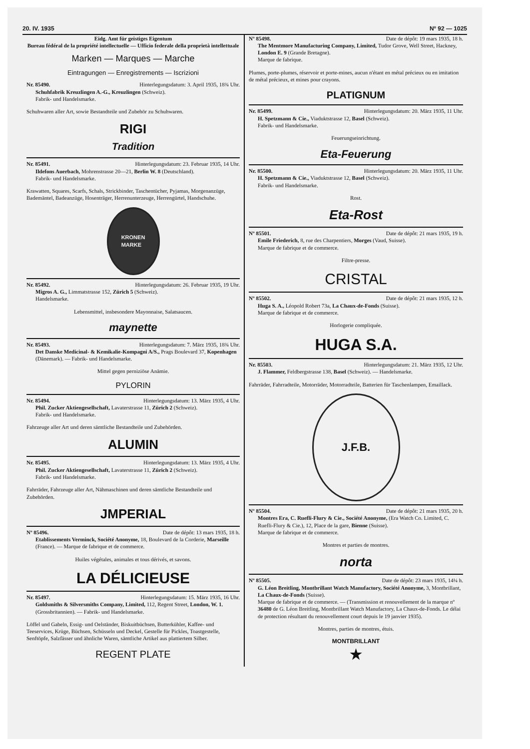20. IV. 1935 Nº 92 — 1025
Eidg. Amt für geistiges Eigentum
Bureau fédéral de la propriété intellectuelle — Ufficio federale della proprietà intellettuale
Marken — Marques — Marche
Eintragungen — Enregistrements — Iscrizioni
Nr. 85490. Hinterlegungsdatum: 3. April 1935, 18¾ Uhr.
Schuhfabrik Kreuzlingen A.-G., Kreuzlingen (Schweiz).
Fabrik- und Handelsmarke.
Schuhwaren aller Art, sowie Bestandteile und Zubehör zu Schuhwaren.
RIGI
Tradition
Nr. 85491. Hinterlegungsdatum: 23. Februar 1935, 14 Uhr.
Ildefons Auerbach, Mohrenstrasse 20—21, Berlin W. 8 (Deutschland).
Fabrik- und Handelsmarke.
Krawatten, Squares, Scarfs, Schals, Strickbinder, Taschentücher, Pyjamas, Morgenanzüge, Bademäntel, Badeanzüge, Hosenträger, Herrenunterzeuge, Herrengürtel, Handschuhe.
KRONEN
MARKE
Nr. 85492. Hinterlegungsdatum: 26. Februar 1935, 19 Uhr.
Migros A. G., Limmatstrasse 152, Zürich 5 (Schweiz).
Handelsmarke.
Lebensmittel, insbesondere Mayonnaise, Salatsaucen.
maynette
Nr. 85493. Hinterlegungsdatum: 7. März 1935, 18¾ Uhr.
Det Danske Medicinal- & Kemikalie-Kompagni A/S., Prags Boulevard 37, Kopenhagen (Dänemark). — Fabrik- und Handelsmarke.
Mittel gegen perniziöse Anämie.
PYLORIN
Nr. 85494. Hinterlegungsdatum: 13. März 1935, 4 Uhr.
Phil. Zucker Aktiengesellschaft, Lavaterstrasse 11, Zürich 2 (Schweiz).
Fabrik- und Handelsmarke.
Fahrzeuge aller Art und deren sämtliche Bestandteile und Zubehörden.
ALUMIN
Nr. 85495. Hinterlegungsdatum: 13. März 1935, 4 Uhr.
Phil. Zucker Aktiengesellschaft, Lavaterstrasse 11, Zürich 2 (Schweiz).
Fabrik- und Handelsmarke.
Fahrräder, Fahrzeuge aller Art, Nähmaschinen und deren sämtliche Bestandteile und Zubehörden.
JMPERIAL
Nº 85496. Date de dépôt: 13 mars 1935, 18 h.
Etablissements Verminck, Société Anonyme, 18, Boulevard de la Corderie, Marseille (France). — Marque de fabrique et de commerce.
Huiles végétales, animales et tous dérivés, et savons.
LA DÉLICIEUSE
Nr. 85497. Hinterlegungsdatum: 15. März 1935, 16 Uhr.
Goldsmiths & Silversmiths Company, Limited, 112, Regent Street, London, W. 1. (Grossbritannien). — Fabrik- und Handelsmarke.
Löffel und Gabeln, Essig- und Oelständer, Biskuitbüchsen, Butterkühler, Kaffee- und Teeservices, Krüge, Büchsen, Schüsseln und Deckel, Gestelle für Pickles, Toastgestelle, Senftöpfe, Salzfässer und ähnliche Waren, sämtliche Artikel aus plattiertem Silber.
REGENT PLATE
Nº 85498. Date de dépôt: 19 mars 1935, 18 h.
The Mentmore Manufacturing Company, Limited, Tudor Grove, Well Street, Hackney, London E. 9 (Grande Bretagne).
Marque de fabrique.
Plumes, porte-plumes, réservoir et porte-mines, aucun n'étant en métal précieux ou en imitation de métal précieux, et mines pour crayons.
PLATIGNUM
Nr. 85499. Hinterlegungsdatum: 20. März 1935, 11 Uhr.
H. Spetzmann & Cie., Viaduktstrasse 12, Basel (Schweiz).
Fabrik- und Handelsmarke.
Feuerungseinrichtung.
Eta-Feuerung
Nr. 85500. Hinterlegungsdatum: 20. März 1935, 11 Uhr.
H. Spetzmann & Cie., Viaduktstrasse 12, Basel (Schweiz).
Fabrik- und Handelsmarke.
Rost.
Eta-Rost
Nº 85501. Date de dépôt: 21 mars 1935, 19 h.
Emile Friederich, 8, rue des Charpentiers, Morges (Vaud, Suisse).
Marque de fabrique et de commerce.
Filtre-presse.
CRISTAL
Nº 85502. Date de dépôt: 21 mars 1935, 12 h.
Huga S. A., Léopold Robert 73a, La Chaux-de-Fonds (Suisse).
Marque de fabrique et de commerce.
Horlogerie compliquée.
HUGA S.A.
Nr. 85503. Hinterlegungsdatum: 21. März 1935, 12 Uhr.
J. Flammer, Feldbergstrasse 138, Basel (Schweiz). — Handelsmarke.
Fahrräder, Fahrradteile, Motorräder, Motorradteile, Batterien für Taschenlampen, Emaillack.
J.F.B.
Nº 85504. Date de dépôt: 21 mars 1935, 20 h.
Montres Era, C. Ruefli-Flury & Cie., Société Anonyme, (Era Watch Co. Limited, C. Ruefli-Flury & Cie.), 12, Place de la gare, Bienne (Suisse).
Marque de fabrique et de commerce.
Montres et parties de montres.
norta
Nº 85505. Date de dépôt: 23 mars 1935, 14¼ h.
G. Léon Breitling, Montbrillant Watch Manufactory, Société Anonyme, 3, Montbrillant, La Chaux-de-Fonds (Suisse).
Marque de fabrique et de commerce. — (Transmission et renouvellement de la marque nº 36480 de G. Léon Breitling, Montbrillant Watch Manufactory, La Chaux-de-Fonds. Le délai de protection résultant du renouvellement court depuis le 19 janvier 1935).
Montres, parties de montres, étuis.
MONTBRILLANT
★